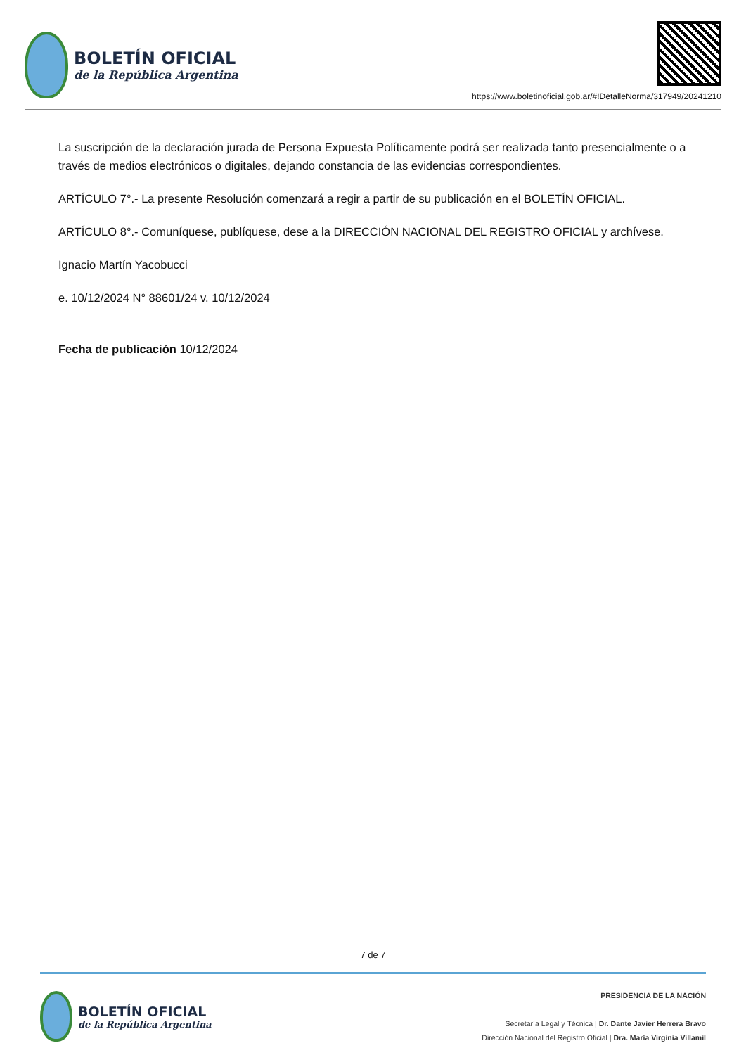BOLETÍN OFICIAL
de la República Argentina
https://www.boletinoficial.gob.ar/#!DetalleNorma/317949/20241210
La suscripción de la declaración jurada de Persona Expuesta Políticamente podrá ser realizada tanto presencialmente o a través de medios electrónicos o digitales, dejando constancia de las evidencias correspondientes.
ARTÍCULO 7°.- La presente Resolución comenzará a regir a partir de su publicación en el BOLETÍN OFICIAL.
ARTÍCULO 8°.- Comuníquese, publíquese, dese a la DIRECCIÓN NACIONAL DEL REGISTRO OFICIAL y archívese.
Ignacio Martín Yacobucci
e. 10/12/2024 N° 88601/24 v. 10/12/2024
Fecha de publicación 10/12/2024
7 de 7
BOLETÍN OFICIAL
de la República Argentina
PRESIDENCIA DE LA NACIÓN
Secretaría Legal y Técnica | Dr. Dante Javier Herrera Bravo
Dirección Nacional del Registro Oficial | Dra. María Virginia Villamil